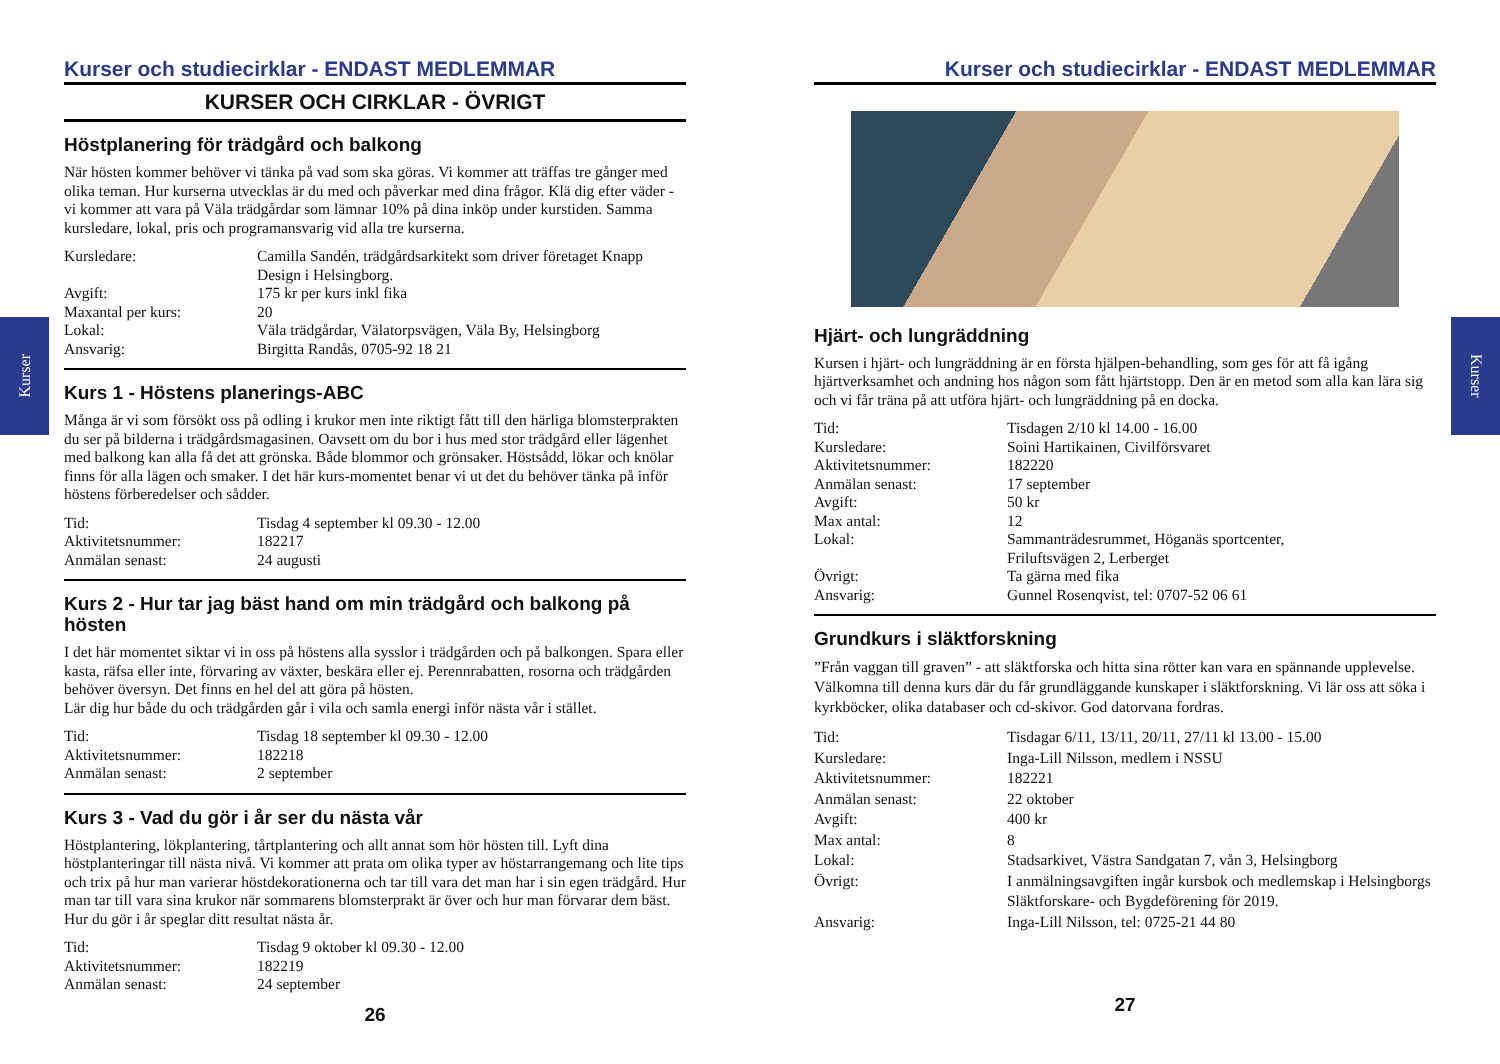Kurser
Kurser
Kurser och studiecirklar - ENDAST MEDLEMMAR
KURSER OCH CIRKLAR - ÖVRIGT
Höstplanering för trädgård och balkong
När hösten kommer behöver vi tänka på vad som ska göras. Vi kommer att träffas tre gånger med olika teman. Hur kurserna utvecklas är du med och påverkar med dina frågor. Klä dig efter väder - vi kommer att vara på Väla trädgårdar som lämnar 10% på dina inköp under kurstiden. Samma kursledare, lokal, pris och programansvarig vid alla tre kurserna.
| Kursledare: | Camilla Sandén, trädgårdsarkitekt som driver företaget Knapp Design i Helsingborg. |
| Avgift: | 175 kr per kurs inkl fika |
| Maxantal per kurs: | 20 |
| Lokal: | Väla trädgårdar, Välatorpsvägen, Väla By, Helsingborg |
| Ansvarig: | Birgitta Randås, 0705-92 18 21 |
Kurs 1 - Höstens planerings-ABC
Många är vi som försökt oss på odling i krukor men inte riktigt fått till den härliga blomsterprakten du ser på bilderna i trädgårdsmagasinen. Oavsett om du bor i hus med stor trädgård eller lägenhet med balkong kan alla få det att grönska. Både blommor och grönsaker. Höstsådd, lökar och knölar finns för alla lägen och smaker. I det här kurs-momentet benar vi ut det du behöver tänka på inför höstens förberedelser och sådder.
| Tid: | Tisdag 4 september kl 09.30 - 12.00 |
| Aktivitetsnummer: | 182217 |
| Anmälan senast: | 24 augusti |
Kurs 2 - Hur tar jag bäst hand om min trädgård och balkong på hösten
I det här momentet siktar vi in oss på höstens alla sysslor i trädgården och på balkongen. Spara eller kasta, räfsa eller inte, förvaring av växter, beskära eller ej. Perennrabatten, rosorna och trädgården behöver översyn. Det finns en hel del att göra på hösten.
Lär dig hur både du och trädgården går i vila och samla energi inför nästa vår i stället.
| Tid: | Tisdag 18 september kl 09.30 - 12.00 |
| Aktivitetsnummer: | 182218 |
| Anmälan senast: | 2 september |
Kurs 3 - Vad du gör i år ser du nästa vår
Höstplantering, lökplantering, tårtplantering och allt annat som hör hösten till. Lyft dina höstplanteringar till nästa nivå. Vi kommer att prata om olika typer av höstarrangemang och lite tips och trix på hur man varierar höstdekorationerna och tar till vara det man har i sin egen trädgård. Hur man tar till vara sina krukor när sommarens blomsterprakt är över och hur man förvarar dem bäst. Hur du gör i år speglar ditt resultat nästa år.
| Tid: | Tisdag 9 oktober kl 09.30 - 12.00 |
| Aktivitetsnummer: | 182219 |
| Anmälan senast: | 24 september |
26
Kurser och studiecirklar - ENDAST MEDLEMMAR
Hjärt- och lungräddning
Kursen i hjärt- och lungräddning är en första hjälpen-behandling, som ges för att få igång hjärtverksamhet och andning hos någon som fått hjärtstopp. Den är en metod som alla kan lära sig och vi får träna på att utföra hjärt- och lungräddning på en docka.
| Tid: | Tisdagen 2/10 kl 14.00 - 16.00 |
| Kursledare: | Soini Hartikainen, Civilförsvaret |
| Aktivitetsnummer: | 182220 |
| Anmälan senast: | 17 september |
| Avgift: | 50 kr |
| Max antal: | 12 |
| Lokal: | Sammanträdesrummet, Höganäs sportcenter, Friluftsvägen 2, Lerberget |
| Övrigt: | Ta gärna med fika |
| Ansvarig: | Gunnel Rosenqvist, tel: 0707-52 06 61 |
Grundkurs i släktforskning
”Från vaggan till graven” - att släktforska och hitta sina rötter kan vara en spännande upplevelse. Välkomna till denna kurs där du får grundläggande kunskaper i släktforskning. Vi lär oss att söka i kyrkböcker, olika databaser och cd-skivor. God datorvana fordras.
| Tid: | Tisdagar 6/11, 13/11, 20/11, 27/11 kl 13.00 - 15.00 |
| Kursledare: | Inga-Lill Nilsson, medlem i NSSU |
| Aktivitetsnummer: | 182221 |
| Anmälan senast: | 22 oktober |
| Avgift: | 400 kr |
| Max antal: | 8 |
| Lokal: | Stadsarkivet, Västra Sandgatan 7, vån 3, Helsingborg |
| Övrigt: | I anmälningsavgiften ingår kursbok och medlemskap i Helsingborgs Släktforskare- och Bygdeförening för 2019. |
| Ansvarig: | Inga-Lill Nilsson, tel: 0725-21 44 80 |
27